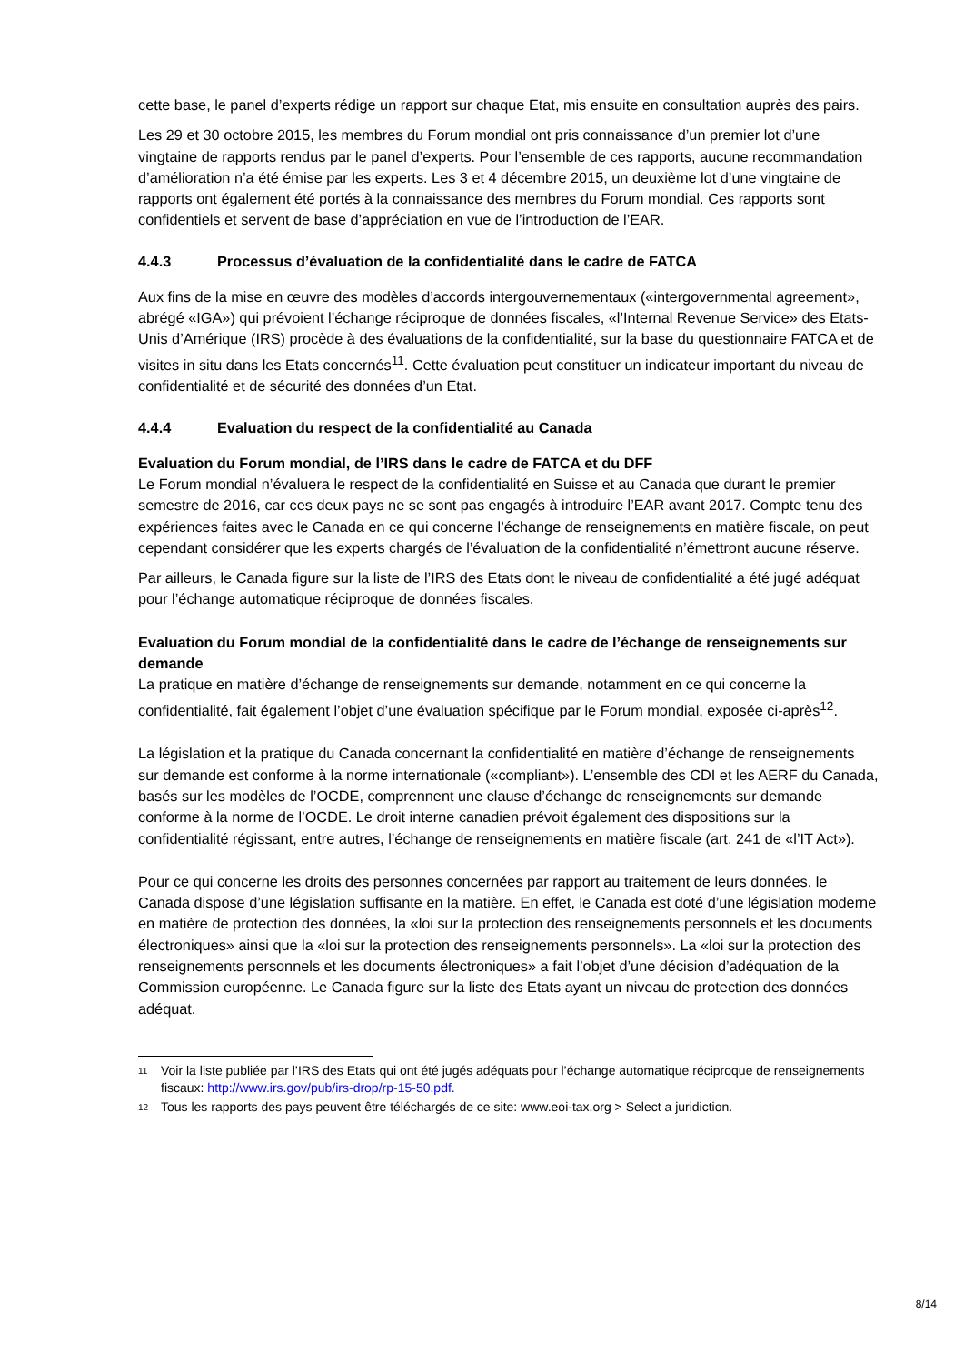cette base, le panel d’experts rédige un rapport sur chaque Etat, mis ensuite en consultation auprès des pairs.
Les 29 et 30 octobre 2015, les membres du Forum mondial ont pris connaissance d’un premier lot d’une vingtaine de rapports rendus par le panel d’experts. Pour l’ensemble de ces rapports, aucune recommandation d’amélioration n’a été émise par les experts. Les 3 et 4 décembre 2015, un deuxième lot d’une vingtaine de rapports ont également été portés à la connaissance des membres du Forum mondial. Ces rapports sont confidentiels et servent de base d’appréciation en vue de l’introduction de l’EAR.
4.4.3 Processus d’évaluation de la confidentialité dans le cadre de FATCA
Aux fins de la mise en œuvre des modèles d’accords intergouvernementaux («intergovernmental agreement», abrégé «IGA») qui prévoient l’échange réciproque de données fiscales, «l’Internal Revenue Service» des Etats-Unis d’Amérique (IRS) procède à des évaluations de la confidentialité, sur la base du questionnaire FATCA et de visites in situ dans les Etats concernés<sup>11</sup>. Cette évaluation peut constituer un indicateur important du niveau de confidentialité et de sécurité des données d’un Etat.
4.4.4 Evaluation du respect de la confidentialité au Canada
Evaluation du Forum mondial, de l’IRS dans le cadre de FATCA et du DFF
Le Forum mondial n’évaluera le respect de la confidentialité en Suisse et au Canada que durant le premier semestre de 2016, car ces deux pays ne se sont pas engagés à introduire l’EAR avant 2017. Compte tenu des expériences faites avec le Canada en ce qui concerne l’échange de renseignements en matière fiscale, on peut cependant considérer que les experts chargés de l’évaluation de la confidentialité n’émettront aucune réserve.
Par ailleurs, le Canada figure sur la liste de l’IRS des Etats dont le niveau de confidentialité a été jugé adéquat pour l’échange automatique réciproque de données fiscales.
Evaluation du Forum mondial de la confidentialité dans le cadre de l’échange de renseignements sur demande
La pratique en matière d’échange de renseignements sur demande, notamment en ce qui concerne la confidentialité, fait également l’objet d’une évaluation spécifique par le Forum mondial, exposée ci-après<sup>12</sup>.
La législation et la pratique du Canada concernant la confidentialité en matière d’échange de renseignements sur demande est conforme à la norme internationale («compliant»). L’ensemble des CDI et les AERF du Canada, basés sur les modèles de l’OCDE, comprennent une clause d’échange de renseignements sur demande conforme à la norme de l’OCDE. Le droit interne canadien prévoit également des dispositions sur la confidentialité régissant, entre autres, l’échange de renseignements en matière fiscale (art. 241 de «l’IT Act»).
Pour ce qui concerne les droits des personnes concernées par rapport au traitement de leurs données, le Canada dispose d’une législation suffisante en la matière. En effet, le Canada est doté d’une législation moderne en matière de protection des données, la «loi sur la protection des renseignements personnels et les documents électroniques» ainsi que la «loi sur la protection des renseignements personnels». La «loi sur la protection des renseignements personnels et les documents électroniques» a fait l’objet d’une décision d’adéquation de la Commission européenne. Le Canada figure sur la liste des Etats ayant un niveau de protection des données adéquat.
<sup>11</sup> Voir la liste publiée par l’IRS des Etats qui ont été jugés adéquats pour l’échange automatique réciproque de renseignements fiscaux: http://www.irs.gov/pub/irs-drop/rp-15-50.pdf.
<sup>12</sup> Tous les rapports des pays peuvent être téléchargés de ce site: www.eoi-tax.org > Select a juridiction.
8/14